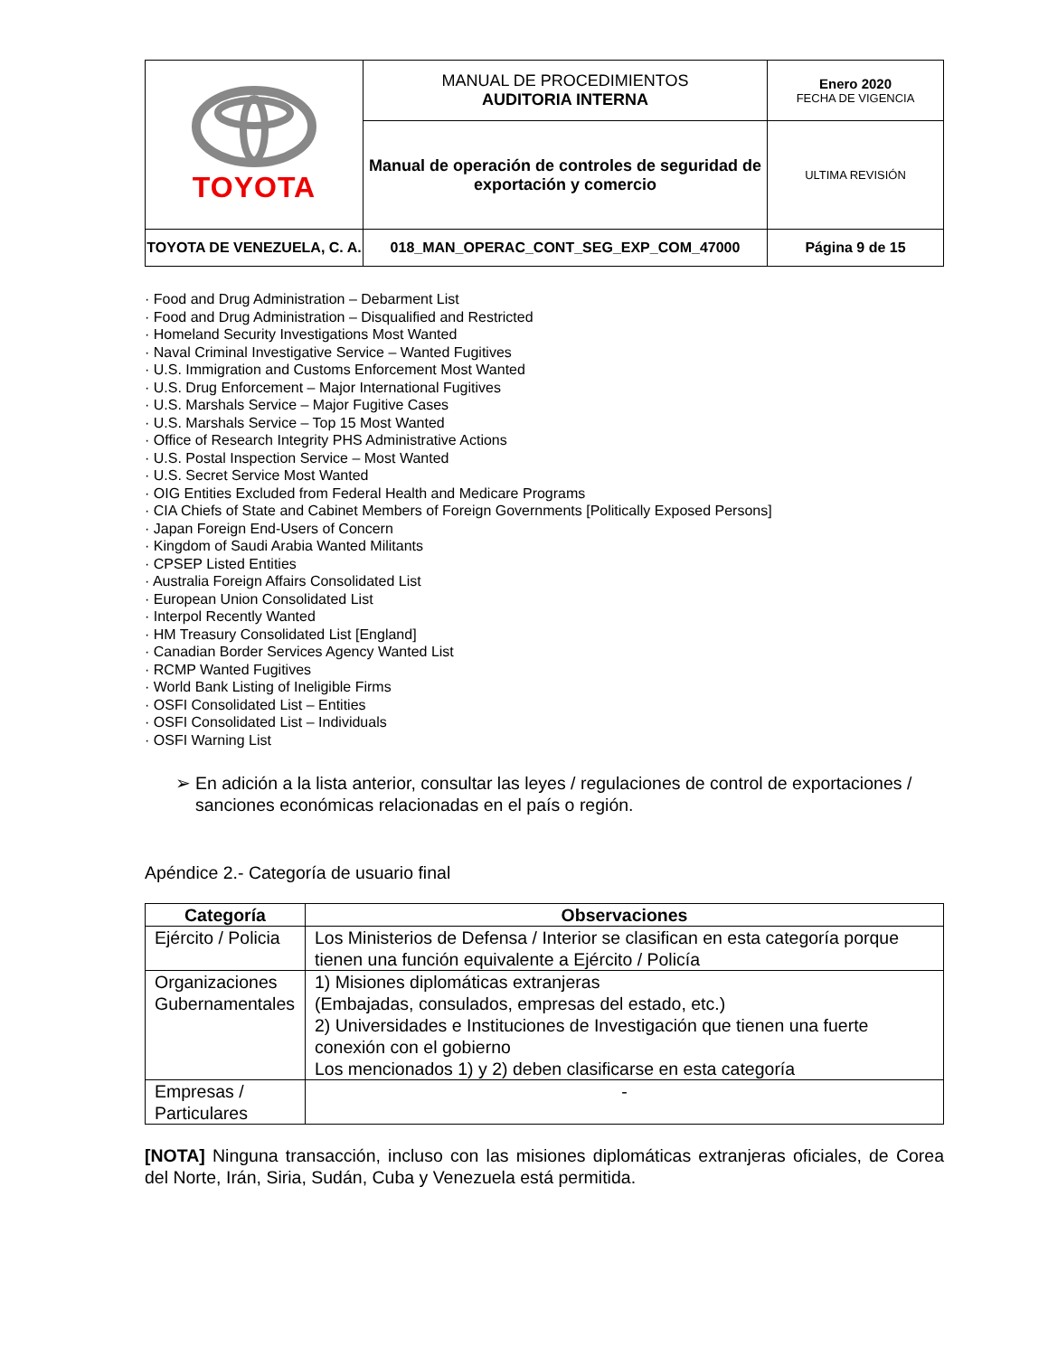| TOYOTA | MANUAL DE PROCEDIMIENTOS AUDITORIA INTERNA | Enero 2020 FECHA DE VIGENCIA |
| | Manual de operación de controles de seguridad de exportación y comercio | ULTIMA REVISIÓN |
| TOYOTA DE VENEZUELA, C. A. | 018_MAN_OPERAC_CONT_SEG_EXP_COM_47000 | Página 9 de 15 |
· Food and Drug Administration – Debarment List
· Food and Drug Administration – Disqualified and Restricted
· Homeland Security Investigations Most Wanted
· Naval Criminal Investigative Service – Wanted Fugitives
· U.S. Immigration and Customs Enforcement Most Wanted
· U.S. Drug Enforcement – Major International Fugitives
· U.S. Marshals Service – Major Fugitive Cases
· U.S. Marshals Service – Top 15 Most Wanted
· Office of Research Integrity PHS Administrative Actions
· U.S. Postal Inspection Service – Most Wanted
· U.S. Secret Service Most Wanted
· OIG Entities Excluded from Federal Health and Medicare Programs
· CIA Chiefs of State and Cabinet Members of Foreign Governments [Politically Exposed Persons]
· Japan Foreign End-Users of Concern
· Kingdom of Saudi Arabia Wanted Militants
· CPSEP Listed Entities
· Australia Foreign Affairs Consolidated List
· European Union Consolidated List
· Interpol Recently Wanted
· HM Treasury Consolidated List [England]
· Canadian Border Services Agency Wanted List
· RCMP Wanted Fugitives
· World Bank Listing of Ineligible Firms
· OSFI Consolidated List – Entities
· OSFI Consolidated List – Individuals
· OSFI Warning List
➢ En adición a la lista anterior, consultar las leyes / regulaciones de control de exportaciones / sanciones económicas relacionadas en el país o región.
Apéndice 2.- Categoría de usuario final
| Categoría | Observaciones |
| --- | --- |
| Ejército / Policia | Los Ministerios de Defensa / Interior se clasifican en esta categoría porque tienen una función equivalente a Ejército / Policía |
| Organizaciones Gubernamentales | 1) Misiones diplomáticas extranjeras (Embajadas, consulados, empresas del estado, etc.) 2) Universidades e Instituciones de Investigación que tienen una fuerte conexión con el gobierno Los mencionados 1) y 2) deben clasificarse en esta categoría |
| Empresas / Particulares | - |
[NOTA] Ninguna transacción, incluso con las misiones diplomáticas extranjeras oficiales, de Corea del Norte, Irán, Siria, Sudán, Cuba y Venezuela está permitida.